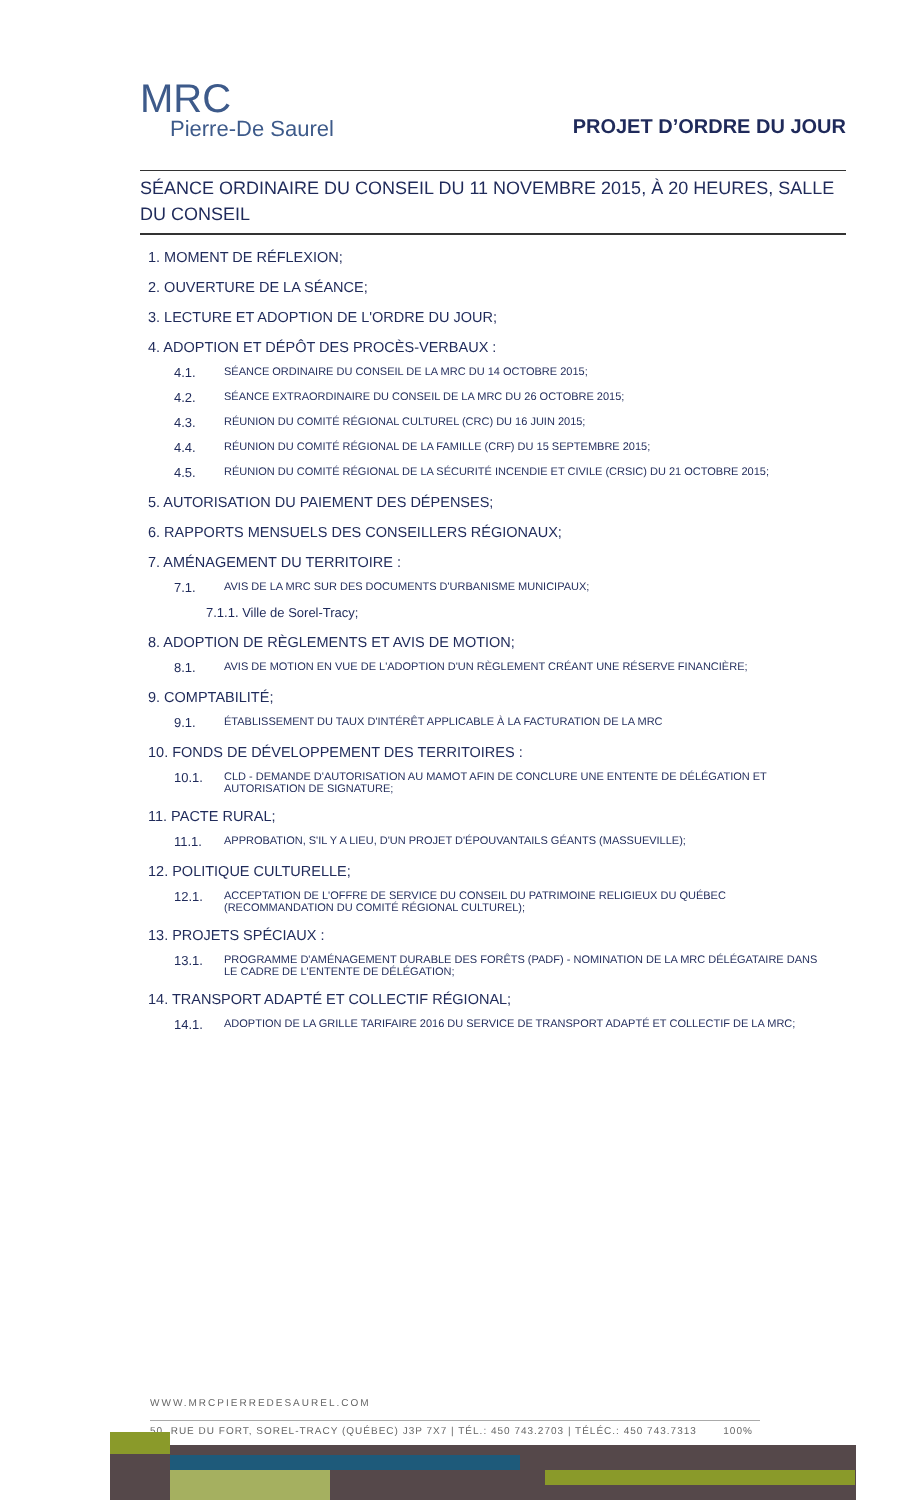MRC
Pierre-De Saurel
PROJET D’ORDRE DU JOUR
SÉANCE ORDINAIRE DU CONSEIL DU 11 NOVEMBRE 2015, À 20 HEURES, SALLE DU CONSEIL
1. MOMENT DE RÉFLEXION;
2. OUVERTURE DE LA SÉANCE;
3. LECTURE ET ADOPTION DE L'ORDRE DU JOUR;
4. ADOPTION ET DÉPÔT DES PROCÈS-VERBAUX :
4.1. SÉANCE ORDINAIRE DU CONSEIL DE LA MRC DU 14 OCTOBRE 2015;
4.2. SÉANCE EXTRAORDINAIRE DU CONSEIL DE LA MRC DU 26 OCTOBRE 2015;
4.3. RÉUNION DU COMITÉ RÉGIONAL CULTUREL (CRC) DU 16 JUIN 2015;
4.4. RÉUNION DU COMITÉ RÉGIONAL DE LA FAMILLE (CRF) DU 15 SEPTEMBRE 2015;
4.5. RÉUNION DU COMITÉ RÉGIONAL DE LA SÉCURITÉ INCENDIE ET CIVILE (CRSIC) DU 21 OCTOBRE 2015;
5. AUTORISATION DU PAIEMENT DES DÉPENSES;
6. RAPPORTS MENSUELS DES CONSEILLERS RÉGIONAUX;
7. AMÉNAGEMENT DU TERRITOIRE :
7.1. AVIS DE LA MRC SUR DES DOCUMENTS D'URBANISME MUNICIPAUX;
7.1.1. Ville de Sorel-Tracy;
8. ADOPTION DE RÈGLEMENTS ET AVIS DE MOTION;
8.1. AVIS DE MOTION EN VUE DE L'ADOPTION D'UN RÈGLEMENT CRÉANT UNE RÉSERVE FINANCIÈRE;
9. COMPTABILITÉ;
9.1. ÉTABLISSEMENT DU TAUX D'INTÉRÊT APPLICABLE À LA FACTURATION DE LA MRC
10. FONDS DE DÉVELOPPEMENT DES TERRITOIRES :
10.1. CLD - DEMANDE D'AUTORISATION AU MAMOT AFIN DE CONCLURE UNE ENTENTE DE DÉLÉGATION ET AUTORISATION DE SIGNATURE;
11. PACTE RURAL;
11.1. APPROBATION, S'IL Y A LIEU, D'UN PROJET D'ÉPOUVANTAILS GÉANTS (MASSUEVILLE);
12. POLITIQUE CULTURELLE;
12.1. ACCEPTATION DE L'OFFRE DE SERVICE DU CONSEIL DU PATRIMOINE RELIGIEUX DU QUÉBEC (RECOMMANDATION DU COMITÉ RÉGIONAL CULTUREL);
13. PROJETS SPÉCIAUX :
13.1. PROGRAMME D'AMÉNAGEMENT DURABLE DES FORÊTS (PADF) - NOMINATION DE LA MRC DÉLÉGATAIRE DANS LE CADRE DE L'ENTENTE DE DÉLÉGATION;
14. TRANSPORT ADAPTÉ ET COLLECTIF RÉGIONAL;
14.1. ADOPTION DE LA GRILLE TARIFAIRE 2016 DU SERVICE DE TRANSPORT ADAPTÉ ET COLLECTIF DE LA MRC;
WWW.MRCPIERREDESAUREL.COM
50, RUE DU FORT, SOREL-TRACY (QUÉBEC) J3P 7X7 | TÉL.: 450 743.2703 | TÉLÉC.: 450 743.7313 100%